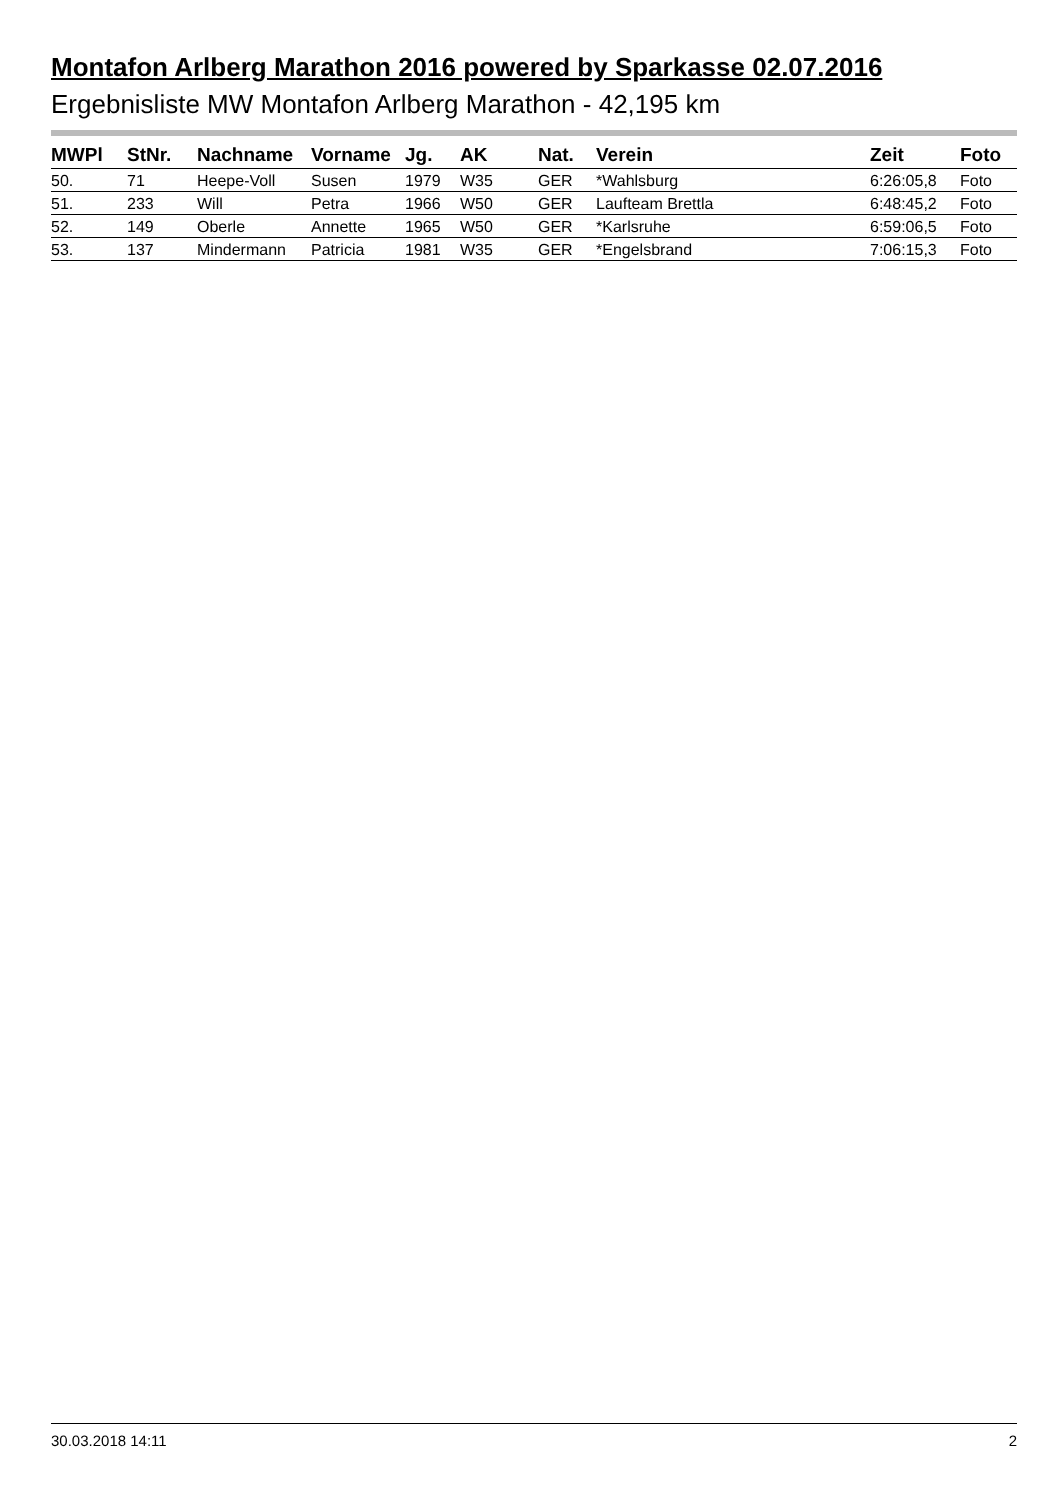Montafon Arlberg Marathon 2016 powered by Sparkasse 02.07.2016
Ergebnisliste MW Montafon Arlberg Marathon - 42,195 km
| MWPl | StNr. | Nachname | Vorname | Jg. | AK | Nat. | Verein | Zeit | Foto |
| --- | --- | --- | --- | --- | --- | --- | --- | --- | --- |
| 50. | 71 | Heepe-Voll | Susen | 1979 | W35 | GER | *Wahlsburg | 6:26:05,8 | Foto |
| 51. | 233 | Will | Petra | 1966 | W50 | GER | Laufteam Brettla | 6:48:45,2 | Foto |
| 52. | 149 | Oberle | Annette | 1965 | W50 | GER | *Karlsruhe | 6:59:06,5 | Foto |
| 53. | 137 | Mindermann | Patricia | 1981 | W35 | GER | *Engelsbrand | 7:06:15,3 | Foto |
30.03.2018 14:11 2